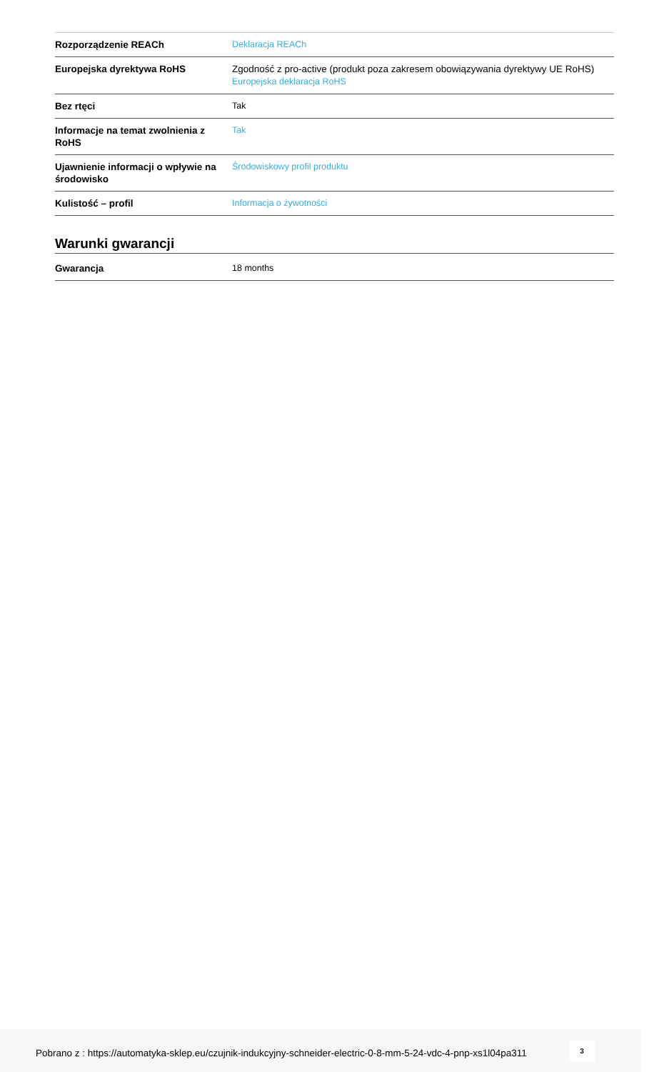| Rozporządzenie REACh | Deklaracja REACh |
| Europejska dyrektywa RoHS | Zgodność z pro-active (produkt poza zakresem obowiązywania dyrektywy UE RoHS) Europejska deklaracja RoHS |
| Bez rtęci | Tak |
| Informacje na temat zwolnienia z RoHS | Tak |
| Ujawnienie informacji o wpływie na środowisko | Środowiskowy profil produktu |
| Kulistość – profil | Informacja o żywotności |
Warunki gwarancji
| Gwarancja | 18 months |
Pobrano z : https://automatyka-sklep.eu/czujnik-indukcyjny-schneider-electric-0-8-mm-5-24-vdc-4-pnp-xs1l04pa311
3